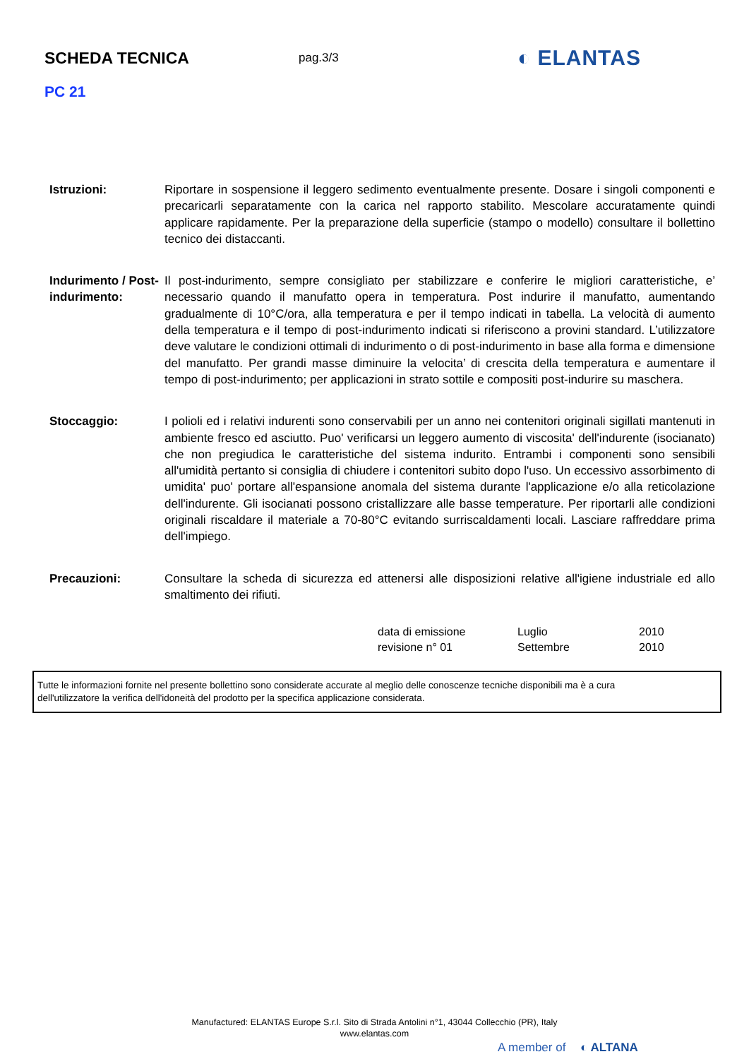SCHEDA TECNICA
pag.3/3
◐ ELANTAS
PC 21
Istruzioni: Riportare in sospensione il leggero sedimento eventualmente presente. Dosare i singoli componenti e precaricarli separatamente con la carica nel rapporto stabilito. Mescolare accuratamente quindi applicare rapidamente. Per la preparazione della superficie (stampo o modello) consultare il bollettino tecnico dei distaccanti.
Indurimento / Post-indurimento:
Il post-indurimento, sempre consigliato per stabilizzare e conferire le migliori caratteristiche, e’ necessario quando il manufatto opera in temperatura. Post indurire il manufatto, aumentando gradualmente di 10°C/ora, alla temperatura e per il tempo indicati in tabella. La velocità di aumento della temperatura e il tempo di post-indurimento indicati si riferiscono a provini standard. L’utilizzatore deve valutare le condizioni ottimali di indurimento o di post-indurimento in base alla forma e dimensione del manufatto. Per grandi masse diminuire la velocita’ di crescita della temperatura e aumentare il tempo di post-indurimento; per applicazioni in strato sottile e compositi post-indurire su maschera.
Stoccaggio: I polioli ed i relativi indurenti sono conservabili per un anno nei contenitori originali sigillati mantenuti in ambiente fresco ed asciutto. Puo' verificarsi un leggero aumento di viscosita' dell'indurente (isocianato) che non pregiudica le caratteristiche del sistema indurito. Entrambi i componenti sono sensibili all'umidità pertanto si consiglia di chiudere i contenitori subito dopo l'uso. Un eccessivo assorbimento di umidita' puo' portare all'espansione anomala del sistema durante l'applicazione e/o alla reticolazione dell'indurente. Gli isocianati possono cristallizzare alle basse temperature. Per riportarli alle condizioni originali riscaldare il materiale a 70-80°C evitando surriscaldamenti locali. Lasciare raffreddare prima dell'impiego.
Precauzioni: Consultare la scheda di sicurezza ed attenersi alle disposizioni relative all'igiene industriale ed allo smaltimento dei rifiuti.
data di emissione Luglio 2010
revisione n° 01 Settembre 2010
Tutte le informazioni fornite nel presente bollettino sono considerate accurate al meglio delle conoscenze tecniche disponibili ma è a cura
dell'utilizzatore la verifica dell'idoneità del prodotto per la specifica applicazione considerata.
Manufactured: ELANTAS Europe S.r.l. Sito di Strada Antolini n°1, 43044 Collecchio (PR), Italy
www.elantas.com
A member of ◐ ALTANA